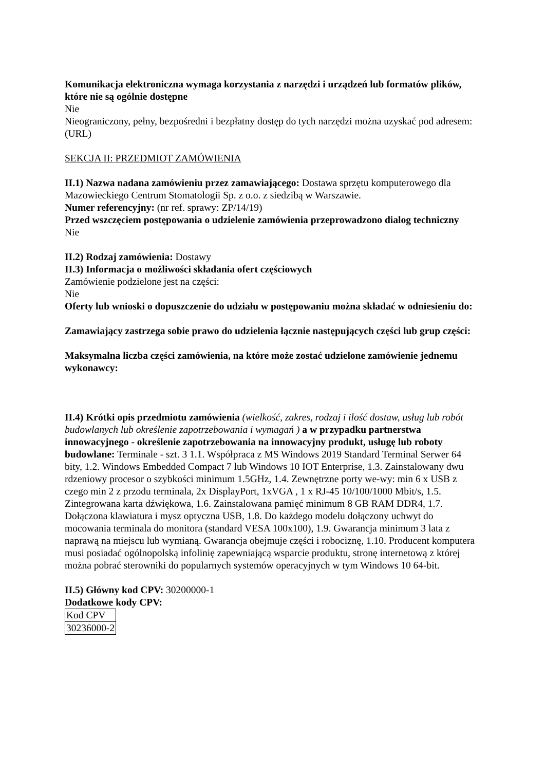Komunikacja elektroniczna wymaga korzystania z narzędzi i urządzeń lub formatów plików, które nie są ogólnie dostępne
Nie
Nieograniczony, pełny, bezpośredni i bezpłatny dostęp do tych narzędzi można uzyskać pod adresem: (URL)
SEKCJA II: PRZEDMIOT ZAMÓWIENIA
II.1) Nazwa nadana zamówieniu przez zamawiającego: Dostawa sprzętu komputerowego dla Mazowieckiego Centrum Stomatologii Sp. z o.o. z siedzibą w Warszawie.
Numer referencyjny: (nr ref. sprawy: ZP/14/19)
Przed wszczęciem postępowania o udzielenie zamówienia przeprowadzono dialog techniczny
Nie
II.2) Rodzaj zamówienia: Dostawy
II.3) Informacja o możliwości składania ofert częściowych
Zamówienie podzielone jest na części:
Nie
Oferty lub wnioski o dopuszczenie do udziału w postępowaniu można składać w odniesieniu do:
Zamawiający zastrzega sobie prawo do udzielenia łącznie następujących części lub grup części:
Maksymalna liczba części zamówienia, na które może zostać udzielone zamówienie jednemu wykonawcy:
II.4) Krótki opis przedmiotu zamówienia (wielkość, zakres, rodzaj i ilość dostaw, usług lub robót budowlanych lub określenie zapotrzebowania i wymagań ) a w przypadku partnerstwa innowacyjnego - określenie zapotrzebowania na innowacyjny produkt, usługę lub roboty budowlane: Terminale - szt. 3 1.1. Współpraca z MS Windows 2019 Standard Terminal Serwer 64 bity, 1.2. Windows Embedded Compact 7 lub Windows 10 IOT Enterprise, 1.3. Zainstalowany dwu rdzeniowy procesor o szybkości minimum 1.5GHz, 1.4. Zewnętrzne porty we-wy: min 6 x USB z czego min 2 z przodu terminala, 2x DisplayPort, 1xVGA , 1 x RJ-45 10/100/1000 Mbit/s, 1.5. Zintegrowana karta dźwiękowa, 1.6. Zainstalowana pamięć minimum 8 GB RAM DDR4, 1.7. Dołączona klawiatura i mysz optyczna USB, 1.8. Do każdego modelu dołączony uchwyt do mocowania terminala do monitora (standard VESA 100x100), 1.9. Gwarancja minimum 3 lata z naprawą na miejscu lub wymianą. Gwarancja obejmuje części i robociznę, 1.10. Producent komputera musi posiadać ogólnopolską infolinię zapewniającą wsparcie produktu, stronę internetową z której można pobrać sterowniki do popularnych systemów operacyjnych w tym Windows 10 64-bit.
II.5) Główny kod CPV: 30200000-1
Dodatkowe kody CPV:
| Kod CPV |
| 30236000-2 |